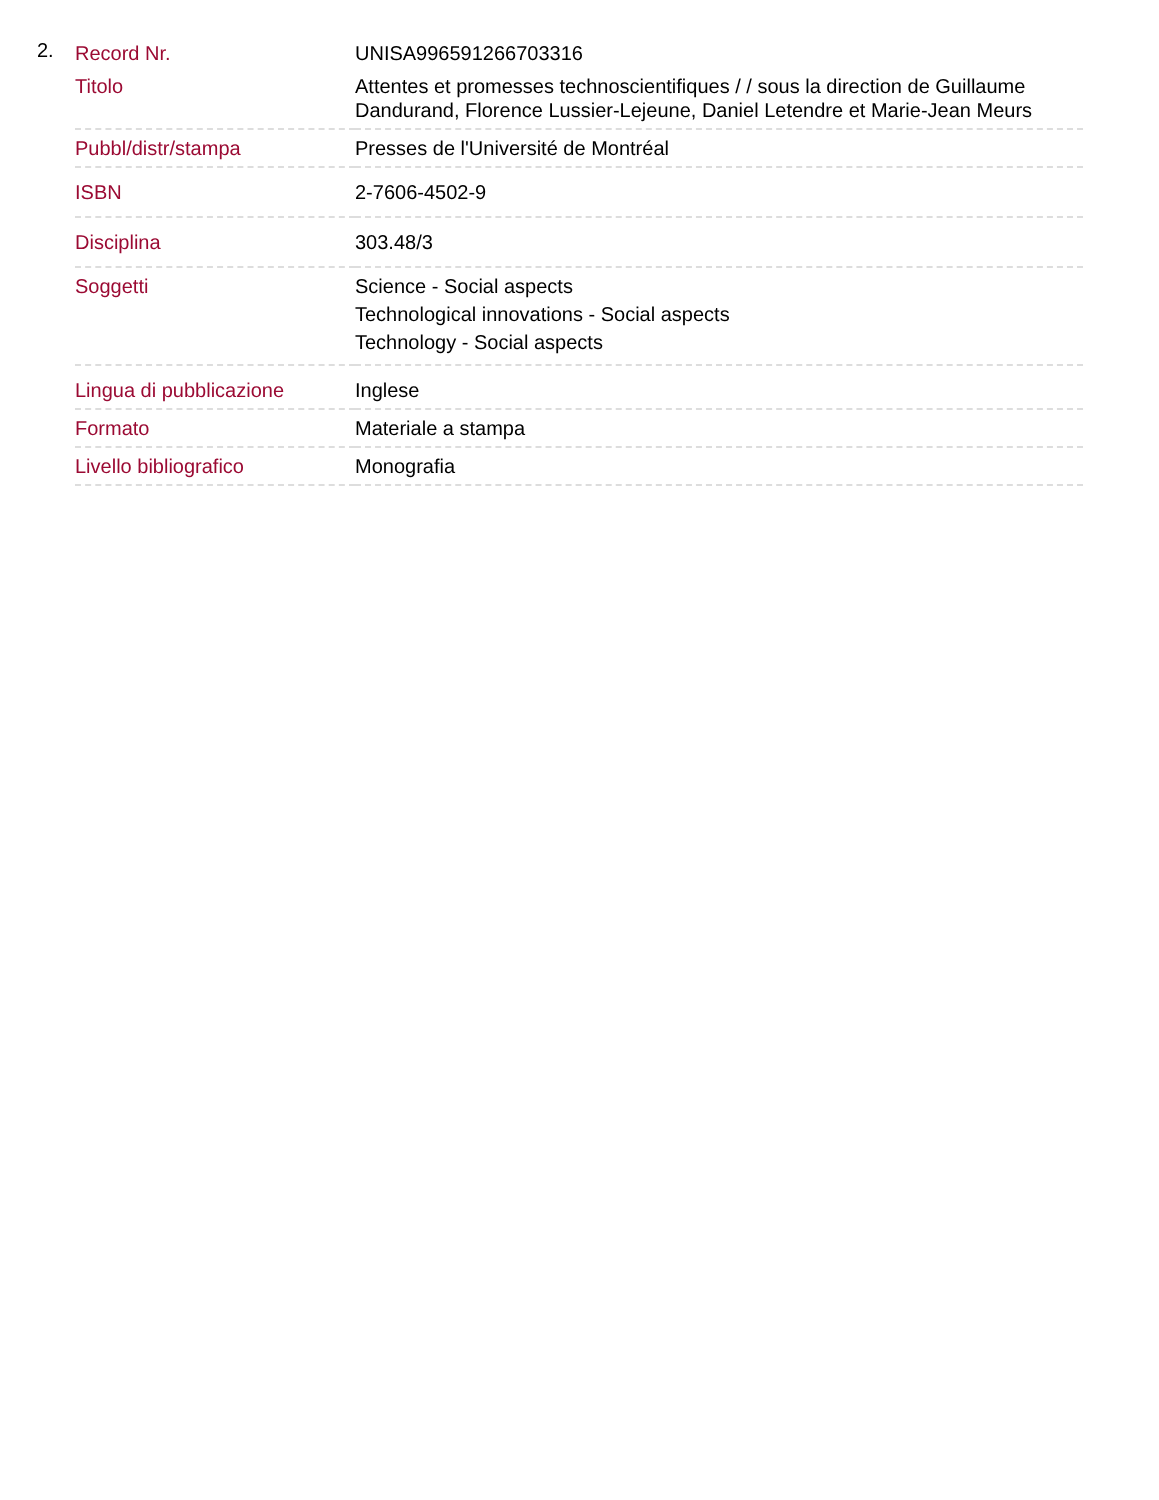2.
| Record Nr. | UNISA996591266703316 |
| Titolo | Attentes et promesses technoscientifiques / / sous la direction de Guillaume Dandurand, Florence Lussier-Lejeune, Daniel Letendre et Marie-Jean Meurs |
| Pubbl/distr/stampa | Presses de l'Université de Montréal |
| ISBN | 2-7606-4502-9 |
| Disciplina | 303.48/3 |
| Soggetti | Science - Social aspects Technological innovations - Social aspects Technology - Social aspects |
| Lingua di pubblicazione | Inglese |
| Formato | Materiale a stampa |
| Livello bibliografico | Monografia |